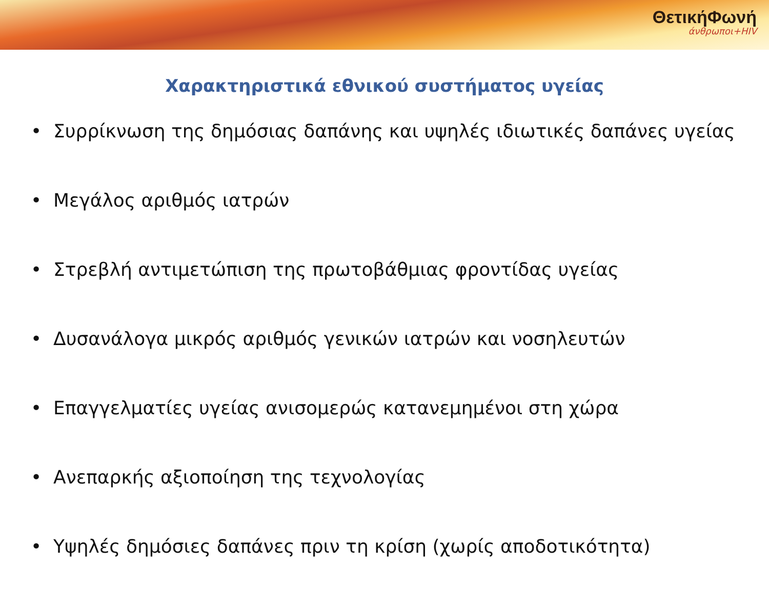ΘετικήΦωνή
άνθρωποι+HIV
Χαρακτηριστικά εθνικού συστήματος υγείας
• Συρρίκνωση της δημόσιας δαπάνης και υψηλές ιδιωτικές δαπάνες υγείας
• Μεγάλος αριθμός ιατρών
• Στρεβλή αντιμετώπιση της πρωτοβάθμιας φροντίδας υγείας
• Δυσανάλογα μικρός αριθμός γενικών ιατρών και νοσηλευτών
• Επαγγελματίες υγείας ανισομερώς κατανεμημένοι στη χώρα
• Ανεπαρκής αξιοποίηση της τεχνολογίας
• Υψηλές δημόσιες δαπάνες πριν τη κρίση (χωρίς αποδοτικότητα)